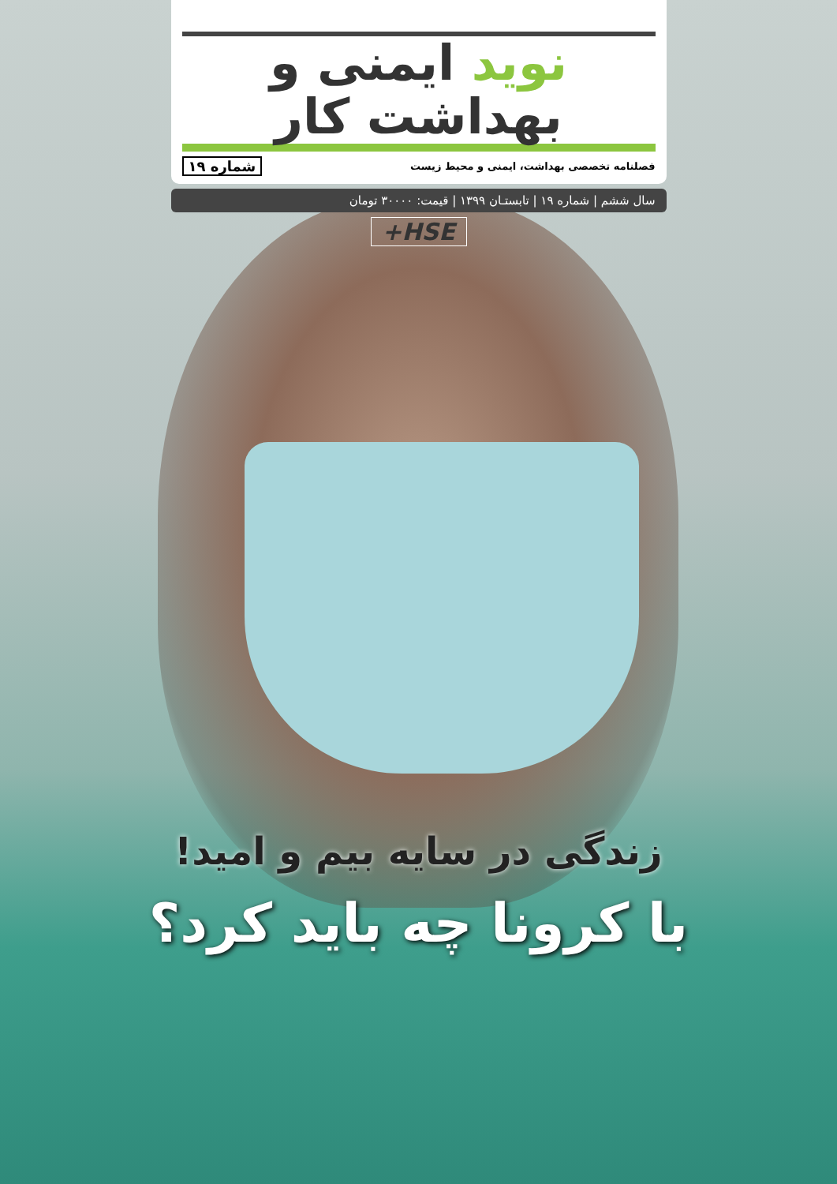نوید ایمنی و بهداشت کار
فصلنامه تخصصی بهداشت، ایمنی و محیط زیست شماره ۱۹
سال ششم | شماره ۱۹ | تابستـان ۱۳۹۹ | قیمت: ۳۰۰۰۰ تومان
+HSE
زندگی در سایه بیم و امید!
با کرونا چه باید کرد؟